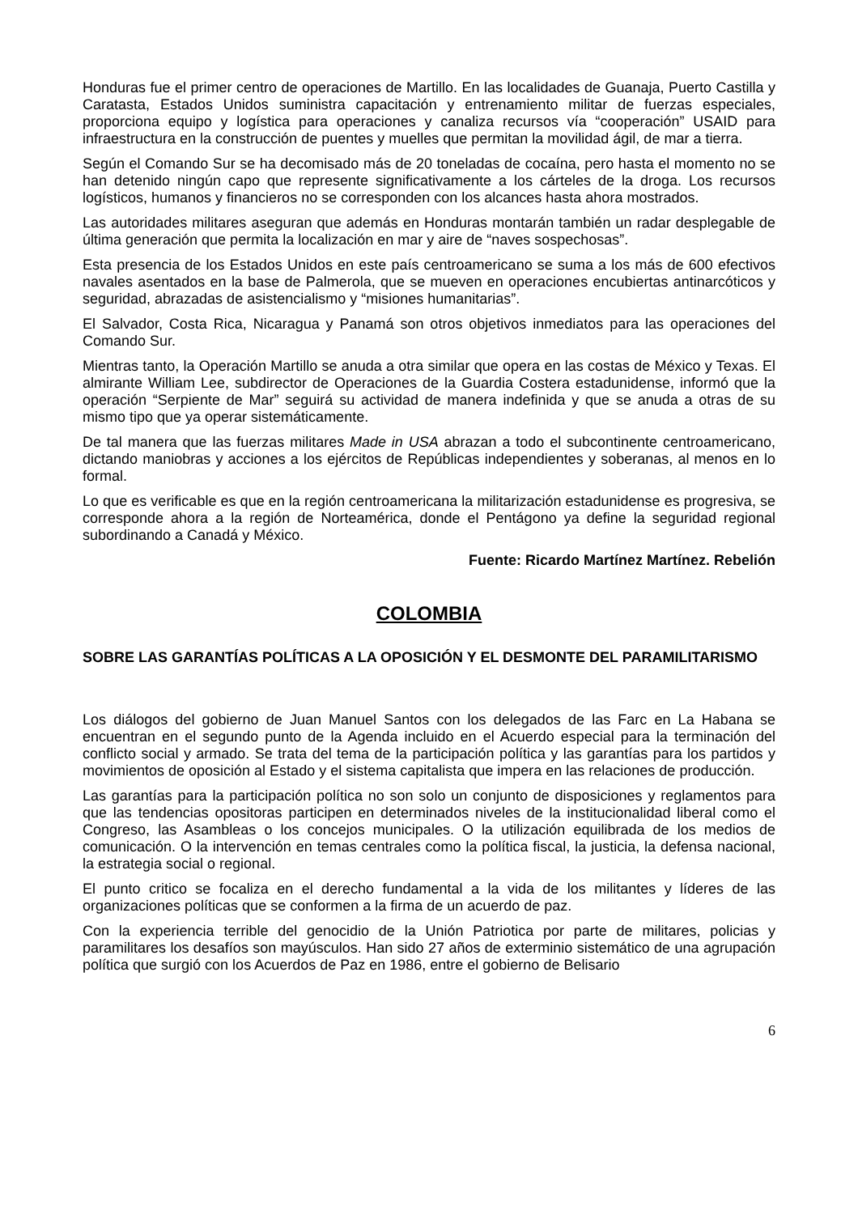Honduras fue el primer centro de operaciones de Martillo. En las localidades de Guanaja, Puerto Castilla y Caratasta, Estados Unidos suministra capacitación y entrenamiento militar de fuerzas especiales, proporciona equipo y logística para operaciones y canaliza recursos vía “cooperación” USAID para infraestructura en la construcción de puentes y muelles que permitan la movilidad ágil, de mar a tierra.
Según el Comando Sur se ha decomisado más de 20 toneladas de cocaína, pero hasta el momento no se han detenido ningún capo que represente significativamente a los cárteles de la droga. Los recursos logísticos, humanos y financieros no se corresponden con los alcances hasta ahora mostrados.
Las autoridades militares aseguran que además en Honduras montarán también un radar desplegable de última generación que permita la localización en mar y aire de “naves sospechosas”.
Esta presencia de los Estados Unidos en este país centroamericano se suma a los más de 600 efectivos navales asentados en la base de Palmerola, que se mueven en operaciones encubiertas antinarcóticos y seguridad, abrazadas de asistencialismo y “misiones humanitarias”.
El Salvador, Costa Rica, Nicaragua y Panamá son otros objetivos inmediatos para las operaciones del Comando Sur.
Mientras tanto, la Operación Martillo se anuda a otra similar que opera en las costas de México y Texas. El almirante William Lee, subdirector de Operaciones de la Guardia Costera estadunidense, informó que la operación “Serpiente de Mar” seguirá su actividad de manera indefinida y que se anuda a otras de su mismo tipo que ya operar sistemáticamente.
De tal manera que las fuerzas militares Made in USA abrazan a todo el subcontinente centroamericano, dictando maniobras y acciones a los ejércitos de Repúblicas independientes y soberanas, al menos en lo formal.
Lo que es verificable es que en la región centroamericana la militarización estadunidense es progresiva, se corresponde ahora a la región de Norteamérica, donde el Pentágono ya define la seguridad regional subordinando a Canadá y México.
Fuente: Ricardo Martínez Martínez. Rebelión
COLOMBIA
SOBRE LAS GARANTÍAS POLÍTICAS A LA OPOSICIÓN Y EL DESMONTE DEL PARAMILITARISMO
Los diálogos del gobierno de Juan Manuel Santos con los delegados de las Farc en La Habana se encuentran en el segundo punto de la Agenda incluido en el Acuerdo especial para la terminación del conflicto social y armado. Se trata del tema de la participación política y las garantías para los partidos y movimientos de oposición al Estado y el sistema capitalista que impera en las relaciones de producción.
Las garantías para la participación política no son solo un conjunto de disposiciones y reglamentos para que las tendencias opositoras participen en determinados niveles de la institucionalidad liberal como el Congreso, las Asambleas o los concejos municipales. O la utilización equilibrada de los medios de comunicación. O la intervención en temas centrales como la política fiscal, la justicia, la defensa nacional, la estrategia social o regional.
El punto critico se focaliza en el derecho fundamental a la vida de los militantes y líderes de las organizaciones políticas que se conformen a la firma de un acuerdo de paz.
Con la experiencia terrible del genocidio de la Unión Patriotica por parte de militares, policias y paramilitares los desafíos son mayúsculos. Han sido 27 años de exterminio sistemático de una agrupación política que surgió con los Acuerdos de Paz en 1986, entre el gobierno de Belisario
6